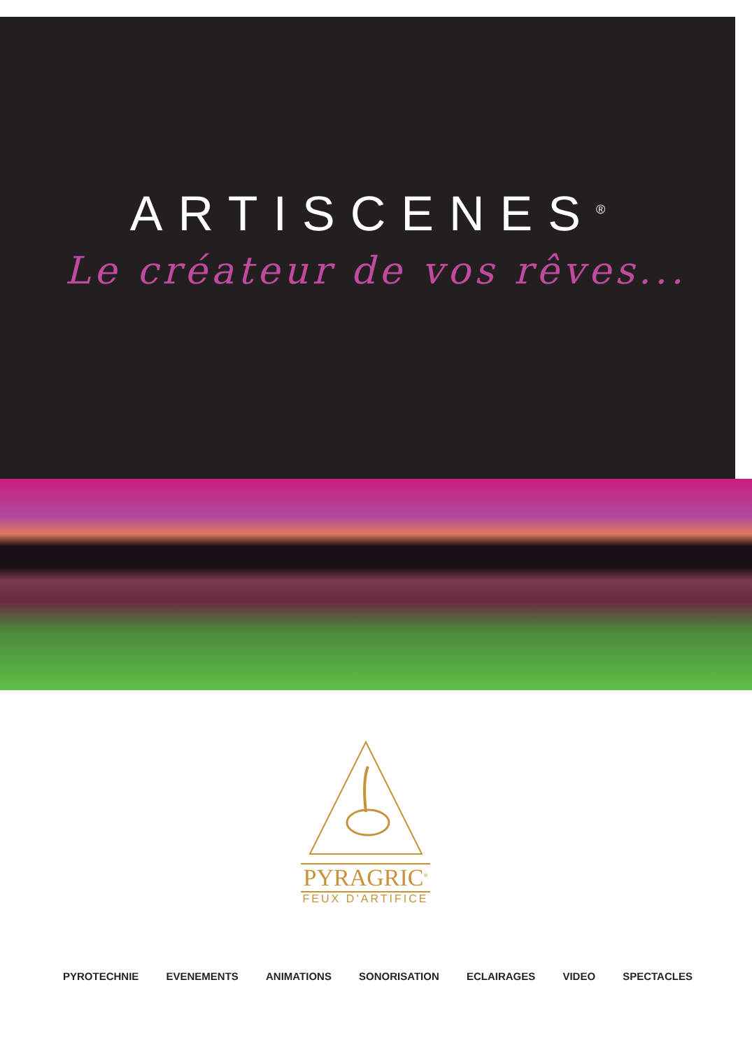ARTISCENES<sup>®</sup>
Le créateur de vos rêves...
PYRAGRIC<sup>®</sup>
FEUX D’ARTIFICE
PYROTECHNIE EVENEMENTS ANIMATIONS SONORISATION ECLAIRAGES VIDEO SPECTACLES